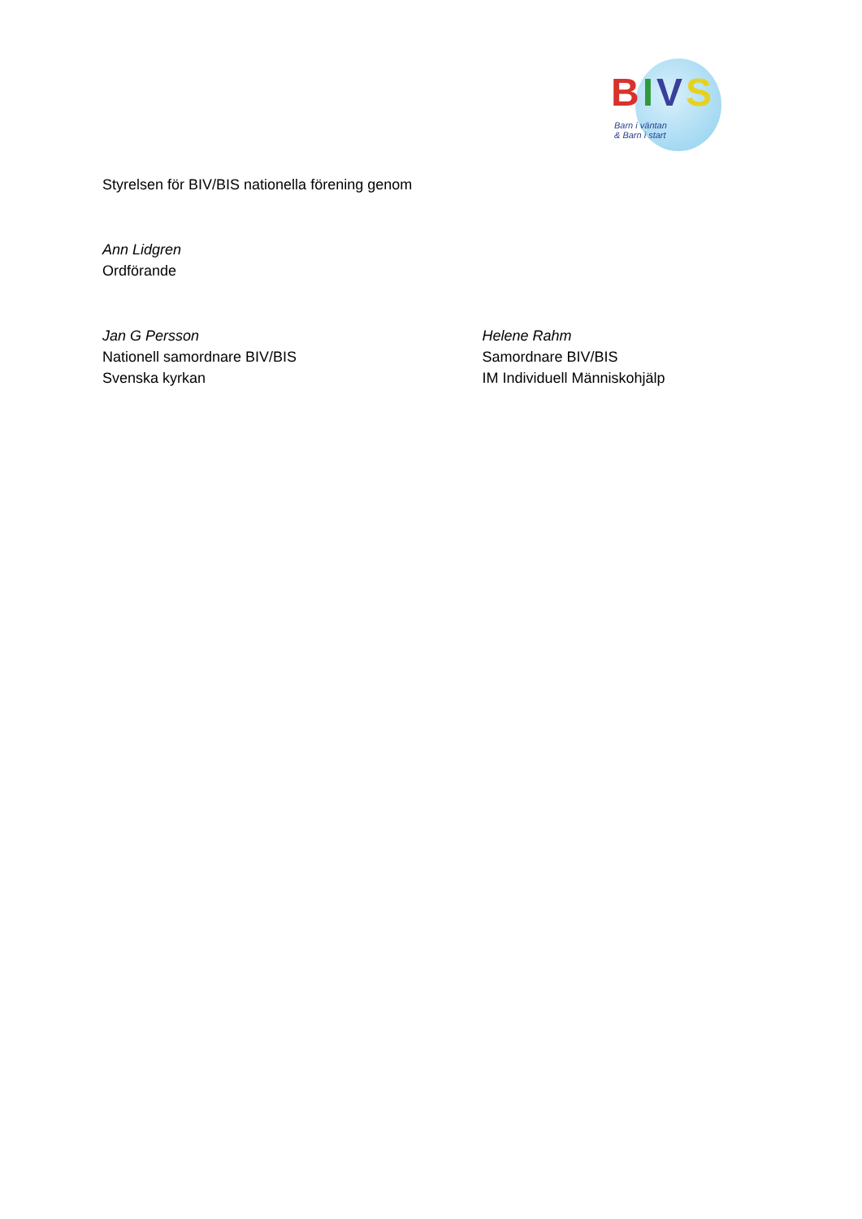BIVS
Barn i väntan
& Barn i start
Styrelsen för BIV/BIS nationella förening genom
Ann Lidgren
Ordförande
Jan G Persson
Nationell samordnare BIV/BIS
Svenska kyrkan
Helene Rahm
Samordnare BIV/BIS
IM Individuell Människohjälp